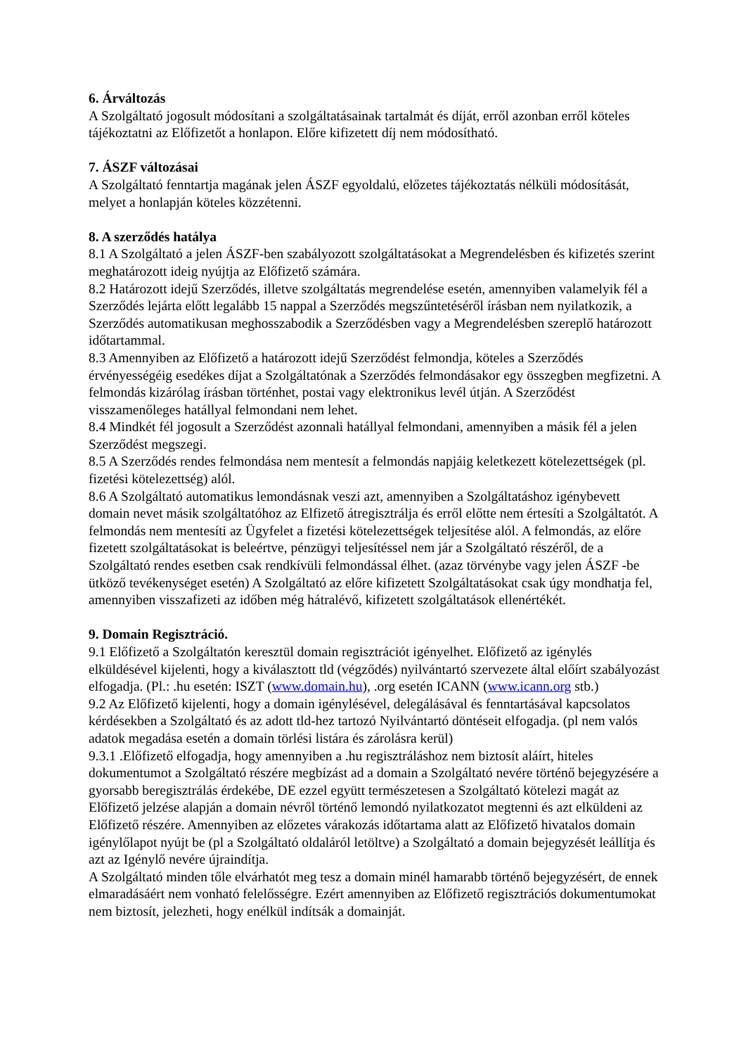6. Árváltozás
A Szolgáltató jogosult módosítani a szolgáltatásainak tartalmát és díját, erről azonban erről köteles tájékoztatni az Előfizetőt a honlapon. Előre kifizetett díj nem módosítható.
7. ÁSZF változásai
A Szolgáltató fenntartja magának jelen ÁSZF egyoldalú, előzetes tájékoztatás nélküli módosítását, melyet a honlapján köteles közzétenni.
8. A szerződés hatálya
8.1 A Szolgáltató a jelen ÁSZF-ben szabályozott szolgáltatásokat a Megrendelésben és kifizetés szerint meghatározott ideig nyújtja az Előfizető számára.
8.2 Határozott idejű Szerződés, illetve szolgáltatás megrendelése esetén, amennyiben valamelyik fél a Szerződés lejárta előtt legalább 15 nappal a Szerződés megszűntetéséről írásban nem nyilatkozik, a Szerződés automatikusan meghosszabodik a Szerződésben vagy a Megrendelésben szereplő határozott időtartammal.
8.3 Amennyiben az Előfizető a határozott idejű Szerződést felmondja, köteles a Szerződés érvényességéig esedékes díjat a Szolgáltatónak a Szerződés felmondásakor egy összegben megfizetni. A felmondás kizárólag írásban történhet, postai vagy elektronikus levél útján. A Szerződést visszamenőleges hatállyal felmondani nem lehet.
8.4 Mindkét fél jogosult a Szerződést azonnali hatállyal felmondani, amennyiben a másik fél a jelen Szerződést megszegi.
8.5 A Szerződés rendes felmondása nem mentesít a felmondás napjáig keletkezett kötelezettségek (pl. fizetési kötelezettség) alól.
8.6 A Szolgáltató automatikus lemondásnak veszi azt, amennyiben a Szolgáltatáshoz igénybevett domain nevet másik szolgáltatóhoz az Elfizető átregisztrálja és erről előtte nem értesíti a Szolgáltatót. A felmondás nem mentesíti az Ügyfelet a fizetési kötelezettségek teljesítése alól. A felmondás, az előre fizetett szolgáltatásokat is beleértve, pénzügyi teljesítéssel nem jár a Szolgáltató részéről, de a Szolgáltató rendes esetben csak rendkívüli felmondással élhet. (azaz törvénybe vagy jelen ÁSZF -be ütköző tevékenységet esetén) A Szolgáltató az előre kifizetett Szolgáltatásokat csak úgy mondhatja fel, amennyiben visszafizeti az időben még hátralévő, kifizetett szolgáltatások ellenértékét.
9. Domain Regisztráció.
9.1 Előfizető a Szolgáltatón keresztül domain regisztrációt igényelhet. Előfizető az igénylés elküldésével kijelenti, hogy a kiválasztott tld (végződés) nyilvántartó szervezete által előírt szabályozást elfogadja. (Pl.: .hu esetén: ISZT (www.domain.hu), .org esetén ICANN (www.icann.org stb.)
9.2 Az Előfizető kijelenti, hogy a domain igénylésével, delegálásával és fenntartásával kapcsolatos kérdésekben a Szolgáltató és az adott tld-hez tartozó Nyilvántartó döntéseit elfogadja. (pl nem valós adatok megadása esetén a domain törlési listára és zárolásra kerül)
9.3.1 .Előfizető elfogadja, hogy amennyiben a .hu regisztráláshoz nem biztosít aláírt, hiteles dokumentumot a Szolgáltató részére megbízást ad a domain a Szolgáltató nevére történő bejegyzésére a gyorsabb beregisztrálás érdekébe, DE ezzel együtt természetesen a Szolgáltató kötelezi magát az Előfizető jelzése alapján a domain névről történő lemondó nyilatkozatot megtenni és azt elküldeni az Előfizető részére. Amennyiben az előzetes várakozás időtartama alatt az Előfizető hivatalos domain igénylőlapot nyújt be (pl a Szolgáltató oldaláról letöltve) a Szolgáltató a domain bejegyzését leállítja és azt az Igénylő nevére újraindítja.
A Szolgáltató minden tőle elvárhatót meg tesz a domain minél hamarabb történő bejegyzésért, de ennek elmaradásáért nem vonható felelősségre. Ezért amennyiben az Előfizető regisztrációs dokumentumokat nem biztosít, jelezheti, hogy enélkül indítsák a domainját.